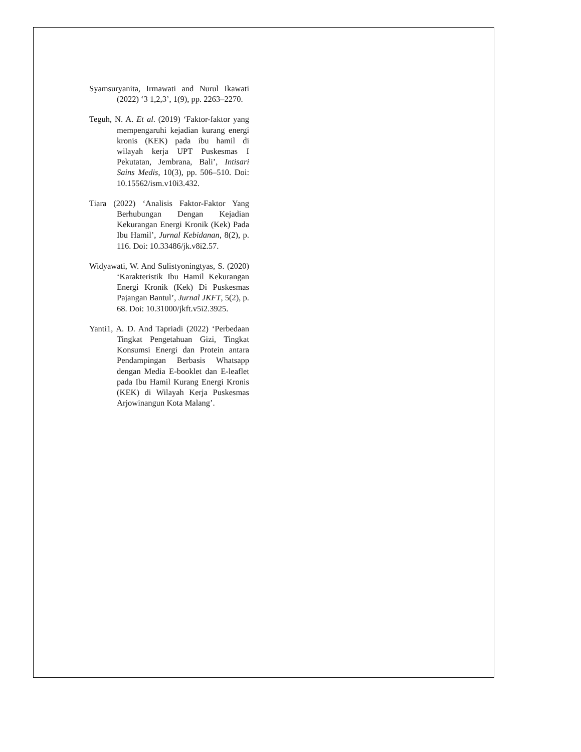Syamsuryanita, Irmawati and Nurul Ikawati (2022) ‘3 1,2,3’, 1(9), pp. 2263–2270.
Teguh, N. A. Et al. (2019) ‘Faktor-faktor yang mempengaruhi kejadian kurang energi kronis (KEK) pada ibu hamil di wilayah kerja UPT Puskesmas I Pekutatan, Jembrana, Bali’, Intisari Sains Medis, 10(3), pp. 506–510. Doi: 10.15562/ism.v10i3.432.
Tiara (2022) ‘Analisis Faktor-Faktor Yang Berhubungan Dengan Kejadian Kekurangan Energi Kronik (Kek) Pada Ibu Hamil’, Jurnal Kebidanan, 8(2), p. 116. Doi: 10.33486/jk.v8i2.57.
Widyawati, W. And Sulistyoningtyas, S. (2020) ‘Karakteristik Ibu Hamil Kekurangan Energi Kronik (Kek) Di Puskesmas Pajangan Bantul’, Jurnal JKFT, 5(2), p. 68. Doi: 10.31000/jkft.v5i2.3925.
Yanti1, A. D. And Tapriadi (2022) ‘Perbedaan Tingkat Pengetahuan Gizi, Tingkat Konsumsi Energi dan Protein antara Pendampingan Berbasis Whatsapp dengan Media E-booklet dan E-leaflet pada Ibu Hamil Kurang Energi Kronis (KEK) di Wilayah Kerja Puskesmas Arjowinangun Kota Malang’.